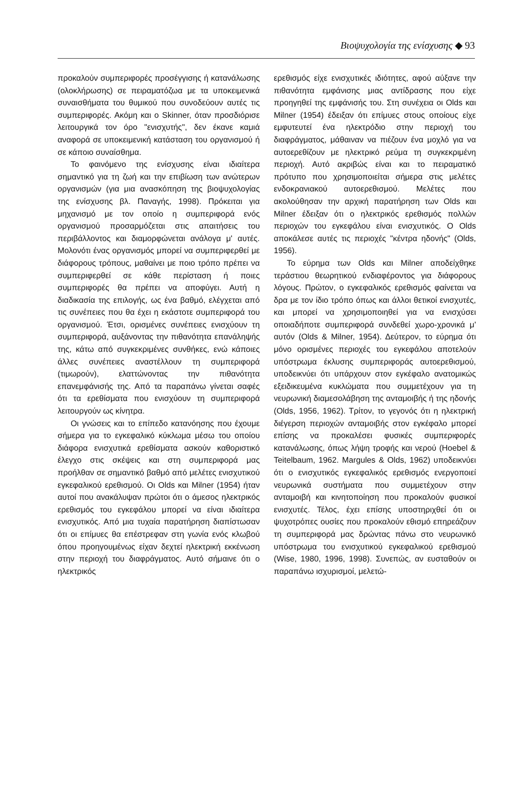Βιοψυχολογία της ενίσχυσης ◆ 93
προκαλούν συμπεριφορές προσέγγισης ή κατανάλωσης (ολοκλήρωσης) σε πειραματόζωα με τα υποκειμενικά συναισθήματα του θυμικού που συνοδεύουν αυτές τις συμπεριφορές. Ακόμη και ο Skinner, όταν προσδιόρισε λειτουργικά τον όρο "ενισχυτής", δεν έκανε καμιά αναφορά σε υποκειμενική κατάσταση του οργανισμού ή σε κάποιο συναίσθημα.
Το φαινόμενο της ενίσχυσης είναι ιδιαίτερα σημαντικό για τη ζωή και την επιβίωση των ανώτερων οργανισμών (για μια ανασκόπηση της βιοψυχολογίας της ενίσχυσης βλ. Παναγής, 1998). Πρόκειται για μηχανισμό με τον οποίο η συμπεριφορά ενός οργανισμού προσαρμόζεται στις απαιτήσεις του περιβάλλοντος και διαμορφώνεται ανάλογα μ' αυτές. Μολονότι ένας οργανισμός μπορεί να συμπεριφερθεί με διάφορους τρόπους, μαθαίνει με ποιο τρόπο πρέπει να συμπεριφερθεί σε κάθε περίσταση ή ποιες συμπεριφορές θα πρέπει να αποφύγει. Αυτή η διαδικασία της επιλογής, ως ένα βαθμό, ελέγχεται από τις συνέπειες που θα έχει η εκάστοτε συμπεριφορά του οργανισμού. Έτσι, ορισμένες συνέπειες ενισχύουν τη συμπεριφορά, αυξάνοντας την πιθανότητα επανάληψής της, κάτω από συγκεκριμένες συνθήκες, ενώ κάποιες άλλες συνέπειες αναστέλλουν τη συμπεριφορά (τιμωρούν), ελαττώνοντας την πιθανότητα επανεμφάνισής της. Από τα παραπάνω γίνεται σαφές ότι τα ερεθίσματα που ενισχύουν τη συμπεριφορά λειτουργούν ως κίνητρα.
Οι γνώσεις και το επίπεδο κατανόησης που έχουμε σήμερα για το εγκεφαλικό κύκλωμα μέσω του οποίου διάφορα ενισχυτικά ερεθίσματα ασκούν καθοριστικό έλεγχο στις σκέψεις και στη συμπεριφορά μας προήλθαν σε σημαντικό βαθμό από μελέτες ενισχυτικού εγκεφαλικού ερεθισμού. Οι Olds και Milner (1954) ήταν αυτοί που ανακάλυψαν πρώτοι ότι ο άμεσος ηλεκτρικός ερεθισμός του εγκεφάλου μπορεί να είναι ιδιαίτερα ενισχυτικός. Από μια τυχαία παρατήρηση διαπίστωσαν ότι οι επίμυες θα επέστρεφαν στη γωνία ενός κλωβού όπου προηγουμένως είχαν δεχτεί ηλεκτρική εκκένωση στην περιοχή του διαφράγματος. Αυτό σήμαινε ότι ο ηλεκτρικός
ερεθισμός είχε ενισχυτικές ιδιότητες, αφού αύξανε την πιθανότητα εμφάνισης μιας αντίδρασης που είχε προηγηθεί της εμφάνισής του. Στη συνέχεια οι Olds και Milner (1954) έδειξαν ότι επίμυες στους οποίους είχε εμφυτευτεί ένα ηλεκτρόδιο στην περιοχή του διαφράγματος, μάθαιναν να πιέζουν ένα μοχλό για να αυτοερεθίζουν με ηλεκτρικό ρεύμα τη συγκεκριμένη περιοχή. Αυτό ακριβώς είναι και το πειραματικό πρότυπο που χρησιμοποιείται σήμερα στις μελέτες ενδοκρανιακού αυτοερεθισμού. Μελέτες που ακολούθησαν την αρχική παρατήρηση των Olds και Milner έδειξαν ότι ο ηλεκτρικός ερεθισμός πολλών περιοχών του εγκεφάλου είναι ενισχυτικός. Ο Olds αποκάλεσε αυτές τις περιοχές "κέντρα ηδονής" (Olds, 1956).
Το εύρημα των Olds και Milner αποδείχθηκε τεράστιου θεωρητικού ενδιαφέροντος για διάφορους λόγους. Πρώτον, ο εγκεφαλικός ερεθισμός φαίνεται να δρα με τον ίδιο τρόπο όπως και άλλοι θετικοί ενισχυτές, και μπορεί να χρησιμοποιηθεί για να ενισχύσει οποιαδήποτε συμπεριφορά συνδεθεί χωρο-χρονικά μ' αυτόν (Olds & Milner, 1954). Δεύτερον, το εύρημα ότι μόνο ορισμένες περιοχές του εγκεφάλου αποτελούν υπόστρωμα έκλυσης συμπεριφοράς αυτοερεθισμού, υποδεικνύει ότι υπάρχουν στον εγκέφαλο ανατομικώς εξειδικευμένα κυκλώματα που συμμετέχουν για τη νευρωνική διαμεσολάβηση της ανταμοιβής ή της ηδονής (Olds, 1956, 1962). Τρίτον, το γεγονός ότι η ηλεκτρική διέγερση περιοχών ανταμοιβής στον εγκέφαλο μπορεί επίσης να προκαλέσει φυσικές συμπεριφορές κατανάλωσης, όπως λήψη τροφής και νερού (Hoebel & Teitelbaum, 1962. Margules & Olds, 1962) υποδεικνύει ότι ο ενισχυτικός εγκεφαλικός ερεθισμός ενεργοποιεί νευρωνικά συστήματα που συμμετέχουν στην ανταμοιβή και κινητοποίηση που προκαλούν φυσικοί ενισχυτές. Τέλος, έχει επίσης υποστηριχθεί ότι οι ψυχοτρόπες ουσίες που προκαλούν εθισμό επηρεάζουν τη συμπεριφορά μας δρώντας πάνω στο νευρωνικό υπόστρωμα του ενισχυτικού εγκεφαλικού ερεθισμού (Wise, 1980, 1996, 1998). Συνεπώς, αν ευσταθούν οι παραπάνω ισχυρισμοί, μελετώ-